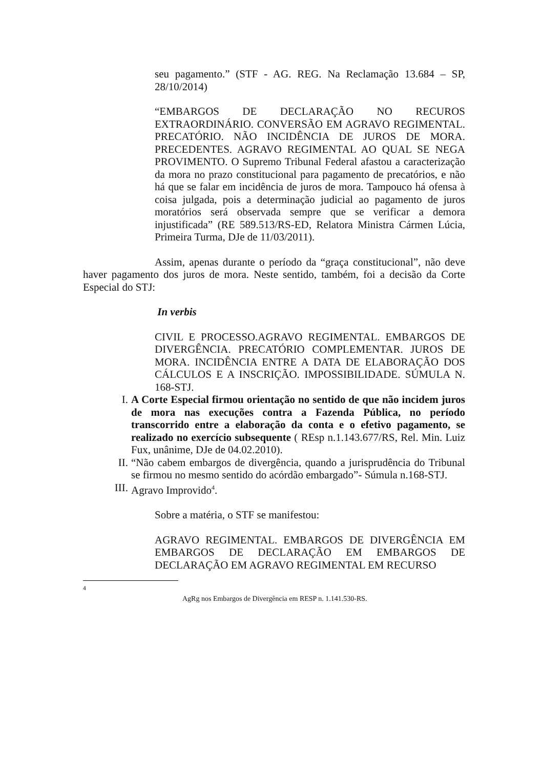seu pagamento.” (STF - AG. REG. Na Reclamação 13.684 – SP, 28/10/2014)
“EMBARGOS DE DECLARAÇÃO NO RECUROS EXTRAORDINÁRIO. CONVERSÃO EM AGRAVO REGIMENTAL. PRECATÓRIO. NÃO INCIDÊNCIA DE JUROS DE MORA. PRECEDENTES. AGRAVO REGIMENTAL AO QUAL SE NEGA PROVIMENTO. O Supremo Tribunal Federal afastou a caracterização da mora no prazo constitucional para pagamento de precatórios, e não há que se falar em incidência de juros de mora. Tampouco há ofensa à coisa julgada, pois a determinação judicial ao pagamento de juros moratórios será observada sempre que se verificar a demora injustificada” (RE 589.513/RS-ED, Relatora Ministra Cármen Lúcia, Primeira Turma, DJe de 11/03/2011).
Assim, apenas durante o período da “graça constitucional”, não deve haver pagamento dos juros de mora. Neste sentido, também, foi a decisão da Corte Especial do STJ:
In verbis
CIVIL E PROCESSO.AGRAVO REGIMENTAL. EMBARGOS DE DIVERGÊNCIA. PRECATÓRIO COMPLEMENTAR. JUROS DE MORA. INCIDÊNCIA ENTRE A DATA DE ELABORAÇÃO DOS CÁLCULOS E A INSCRIÇÃO. IMPOSSIBILIDADE. SÚMULA N. 168-STJ.
I. A Corte Especial firmou orientação no sentido de que não incidem juros de mora nas execuções contra a Fazenda Pública, no período transcorrido entre a elaboração da conta e o efetivo pagamento, se realizado no exercício subsequente ( REsp n.1.143.677/RS, Rel. Min. Luiz Fux, unânime, DJe de 04.02.2010).
II. “Não cabem embargos de divergência, quando a jurisprudência do Tribunal se firmou no mesmo sentido do acórdão embargado”- Súmula n.168-STJ.
III. Agravo Improvido<sup>4</sup>.
Sobre a matéria, o STF se manifestou:
AGRAVO REGIMENTAL. EMBARGOS DE DIVERGÊNCIA EM EMBARGOS DE DECLARAÇÃO EM EMBARGOS DE DECLARAÇÃO EM AGRAVO REGIMENTAL EM RECURSO
<sup>4</sup>
AgRg nos Embargos de Divergência em RESP n. 1.141.530-RS.